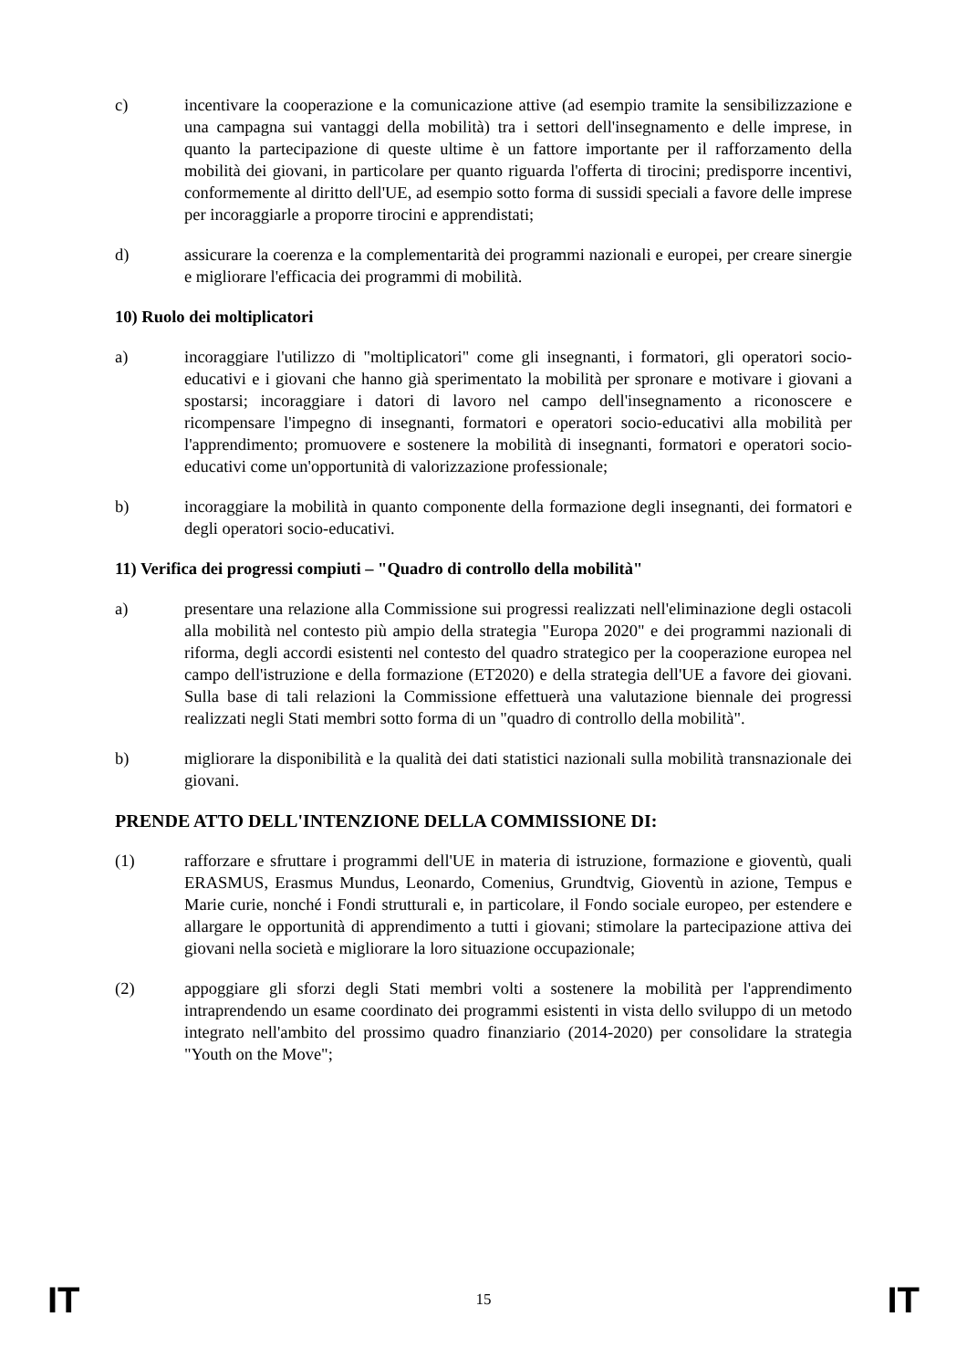c) incentivare la cooperazione e la comunicazione attive (ad esempio tramite la sensibilizzazione e una campagna sui vantaggi della mobilità) tra i settori dell'insegnamento e delle imprese, in quanto la partecipazione di queste ultime è un fattore importante per il rafforzamento della mobilità dei giovani, in particolare per quanto riguarda l'offerta di tirocini; predisporre incentivi, conformemente al diritto dell'UE, ad esempio sotto forma di sussidi speciali a favore delle imprese per incoraggiarle a proporre tirocini e apprendistati;
d) assicurare la coerenza e la complementarità dei programmi nazionali e europei, per creare sinergie e migliorare l'efficacia dei programmi di mobilità.
10) Ruolo dei moltiplicatori
a) incoraggiare l'utilizzo di "moltiplicatori" come gli insegnanti, i formatori, gli operatori socio-educativi e i giovani che hanno già sperimentato la mobilità per spronare e motivare i giovani a spostarsi; incoraggiare i datori di lavoro nel campo dell'insegnamento a riconoscere e ricompensare l'impegno di insegnanti, formatori e operatori socio-educativi alla mobilità per l'apprendimento; promuovere e sostenere la mobilità di insegnanti, formatori e operatori socio-educativi come un'opportunità di valorizzazione professionale;
b) incoraggiare la mobilità in quanto componente della formazione degli insegnanti, dei formatori e degli operatori socio-educativi.
11) Verifica dei progressi compiuti – "Quadro di controllo della mobilità"
a) presentare una relazione alla Commissione sui progressi realizzati nell'eliminazione degli ostacoli alla mobilità nel contesto più ampio della strategia "Europa 2020" e dei programmi nazionali di riforma, degli accordi esistenti nel contesto del quadro strategico per la cooperazione europea nel campo dell'istruzione e della formazione (ET2020) e della strategia dell'UE a favore dei giovani. Sulla base di tali relazioni la Commissione effettuerà una valutazione biennale dei progressi realizzati negli Stati membri sotto forma di un "quadro di controllo della mobilità".
b) migliorare la disponibilità e la qualità dei dati statistici nazionali sulla mobilità transnazionale dei giovani.
PRENDE ATTO DELL'INTENZIONE DELLA COMMISSIONE DI:
(1) rafforzare e sfruttare i programmi dell'UE in materia di istruzione, formazione e gioventù, quali ERASMUS, Erasmus Mundus, Leonardo, Comenius, Grundtvig, Gioventù in azione, Tempus e Marie curie, nonché i Fondi strutturali e, in particolare, il Fondo sociale europeo, per estendere e allargare le opportunità di apprendimento a tutti i giovani; stimolare la partecipazione attiva dei giovani nella società e migliorare la loro situazione occupazionale;
(2) appoggiare gli sforzi degli Stati membri volti a sostenere la mobilità per l'apprendimento intraprendendo un esame coordinato dei programmi esistenti in vista dello sviluppo di un metodo integrato nell'ambito del prossimo quadro finanziario (2014-2020) per consolidare la strategia "Youth on the Move";
IT 15 IT